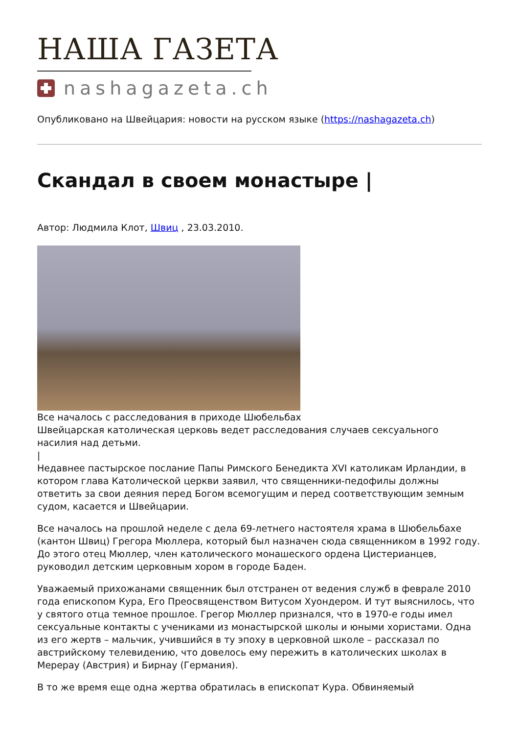НАША ГАЗЕТА
nashagazeta.ch
Опубликовано на Швейцария: новости на русском языке (https://nashagazeta.ch)
Скандал в своем монастыре |
Автор: Людмила Клот, Швиц , 23.03.2010.
Все началось с расследования в приходе Шюбельбах
Швейцарская католическая церковь ведет расследования случаев сексуального насилия над детьми.
|
Недавнее пастырское послание Папы Римского Бенедикта XVI католикам Ирландии, в котором глава Католической церкви заявил, что священники-педофилы должны ответить за свои деяния перед Богом всемогущим и перед соответствующим земным судом, касается и Швейцарии.
Все началось на прошлой неделе с дела 69-летнего настоятеля храма в Шюбельбахе (кантон Швиц) Грегора Мюллера, который был назначен сюда священником в 1992 году. До этого отец Мюллер, член католического монашеского ордена Цистерианцев, руководил детским церковным хором в городе Баден.
Уважаемый прихожанами священник был отстранен от ведения служб в феврале 2010 года епископом Кура, Его Преосвященством Витусом Хуондером. И тут выяснилось, что у святого отца темное прошлое. Грегор Мюллер признался, что в 1970-е годы имел сексуальные контакты с учениками из монастырской школы и юными хористами. Одна из его жертв – мальчик, учившийся в ту эпоху в церковной школе – рассказал по австрийскому телевидению, что довелось ему пережить в католических школах в Мерерау (Австрия) и Бирнау (Германия).
В то же время еще одна жертва обратилась в епископат Кура. Обвиняемый